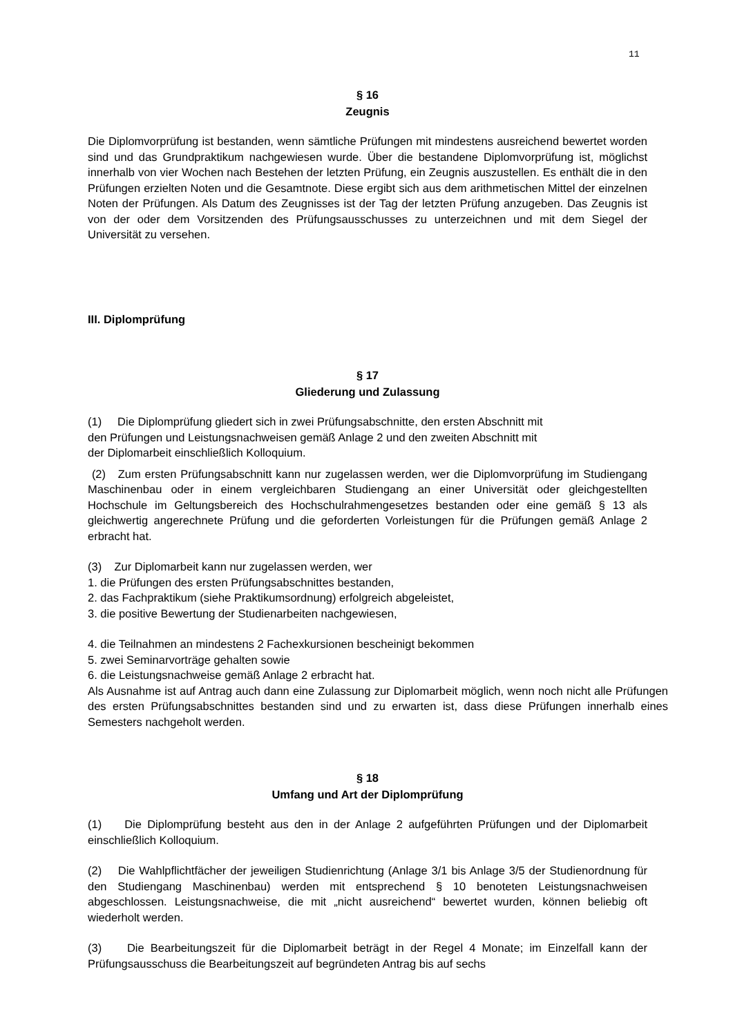11
§ 16
Zeugnis
Die Diplomvorprüfung ist bestanden, wenn sämtliche Prüfungen mit mindestens ausreichend bewertet worden sind und das Grundpraktikum nachgewiesen wurde. Über die bestandene Diplomvorprüfung ist, möglichst innerhalb von vier Wochen nach Bestehen der letzten Prüfung, ein Zeugnis auszustellen. Es enthält die in den Prüfungen erzielten Noten und die Gesamtnote. Diese ergibt sich aus dem arithmetischen Mittel der einzelnen Noten der Prüfungen. Als Datum des Zeugnisses ist der Tag der letzten Prüfung anzugeben. Das Zeugnis ist von der oder dem Vorsitzenden des Prüfungsausschusses zu unterzeichnen und mit dem Siegel der Universität zu versehen.
III. Diplomprüfung
§ 17
Gliederung und Zulassung
(1) Die Diplomprüfung gliedert sich in zwei Prüfungsabschnitte, den ersten Abschnitt mit
den Prüfungen und Leistungsnachweisen gemäß Anlage 2 und den zweiten Abschnitt mit
der Diplomarbeit einschließlich Kolloquium.
(2) Zum ersten Prüfungsabschnitt kann nur zugelassen werden, wer die Diplomvorprüfung im Studiengang Maschinenbau oder in einem vergleichbaren Studiengang an einer Universität oder gleichgestellten Hochschule im Geltungsbereich des Hochschulrahmengesetzes bestanden oder eine gemäß § 13 als gleichwertig angerechnete Prüfung und die geforderten Vorleistungen für die Prüfungen gemäß Anlage 2 erbracht hat.
(3) Zur Diplomarbeit kann nur zugelassen werden, wer
1. die Prüfungen des ersten Prüfungsabschnittes bestanden,
2. das Fachpraktikum (siehe Praktikumsordnung) erfolgreich abgeleistet,
3. die positive Bewertung der Studienarbeiten nachgewiesen,
4. die Teilnahmen an mindestens 2 Fachexkursionen bescheinigt bekommen
5. zwei Seminarvorträge gehalten sowie
6. die Leistungsnachweise gemäß Anlage 2 erbracht hat.
Als Ausnahme ist auf Antrag auch dann eine Zulassung zur Diplomarbeit möglich, wenn noch nicht alle Prüfungen des ersten Prüfungsabschnittes bestanden sind und zu erwarten ist, dass diese Prüfungen innerhalb eines Semesters nachgeholt werden.
§ 18
Umfang und Art der Diplomprüfung
(1) Die Diplomprüfung besteht aus den in der Anlage 2 aufgeführten Prüfungen und der Diplomarbeit einschließlich Kolloquium.
(2) Die Wahlpflichtfächer der jeweiligen Studienrichtung (Anlage 3/1 bis Anlage 3/5 der Studienordnung für den Studiengang Maschinenbau) werden mit entsprechend § 10 benoteten Leistungsnachweisen abgeschlossen. Leistungsnachweise, die mit „nicht ausreichend“ bewertet wurden, können beliebig oft wiederholt werden.
(3) Die Bearbeitungszeit für die Diplomarbeit beträgt in der Regel 4 Monate; im Einzelfall kann der Prüfungsausschuss die Bearbeitungszeit auf begründeten Antrag bis auf sechs